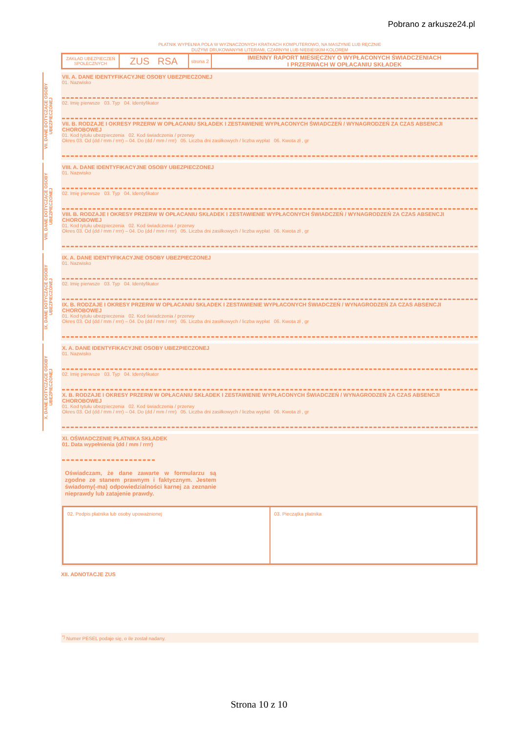Pobrano z arkusze24.pl
PŁATNIK WYPEŁNIA POLA W WYZNACZONYCH KRATKACH KOMPUTEROWO, NA MASZYNIE LUB RĘCZNIE
DUŻYMI DRUKOWANYMI LITERAMI, CZARNYM LUB NIEBIESKIM KOLOREM
ZAKŁAD UBEZPIECZEŃ SPOŁECZNYCH
ZUS RSA
strona 2
IMIENNY RAPORT MIESIĘCZNY O WYPŁACONYCH ŚWIADCZENIACH
I PRZERWACH W OPŁACANIU SKŁADEK
VII. DANE DOTYCZĄCE OSOBY UBEZPIECZONEJ
VII. A. DANE IDENTYFIKACYJNE OSOBY UBEZPIECZONEJ
01. Nazwisko
02. Imię pierwsze 03. Typ 04. Identyfikator
VII. B. RODZAJE I OKRESY PRZERW W OPŁACANIU SKŁADEK I ZESTAWIENIE WYPŁACONYCH ŚWIADCZEŃ / WYNAGRODZEŃ ZA CZAS ABSENCJI CHOROBOWEJ
01. Kod tytułu ubezpieczenia 02. Kod świadczenia / przerwy
Okres 03. Od (dd / mm / rrrr) – 04. Do (dd / mm / rrrr) 05. Liczba dni zasiłkowych / liczba wypłat 06. Kwota zł , gr
VIII. DANE DOTYCZĄCE OSOBY UBEZPIECZONEJ
VIII. A. DANE IDENTYFIKACYJNE OSOBY UBEZPIECZONEJ
01. Nazwisko
02. Imię pierwsze 03. Typ 04. Identyfikator
VIII. B. RODZAJE I OKRESY PRZERW W OPŁACANIU SKŁADEK I ZESTAWIENIE WYPŁACONYCH ŚWIADCZEŃ / WYNAGRODZEŃ ZA CZAS ABSENCJI CHOROBOWEJ
01. Kod tytułu ubezpieczenia 02. Kod świadczenia / przerwy
Okres 03. Od (dd / mm / rrrr) – 04. Do (dd / mm / rrrr) 05. Liczba dni zasiłkowych / liczba wypłat 06. Kwota zł , gr
IX. DANE DOTYCZĄCE OSOBY UBEZPIECZONEJ
IX. A. DANE IDENTYFIKACYJNE OSOBY UBEZPIECZONEJ
01. Nazwisko
02. Imię pierwsze 03. Typ 04. Identyfikator
IX. B. RODZAJE I OKRESY PRZERW W OPŁACANIU SKŁADEK I ZESTAWIENIE WYPŁACONYCH ŚWIADCZEŃ / WYNAGRODZEŃ ZA CZAS ABSENCJI CHOROBOWEJ
01. Kod tytułu ubezpieczenia 02. Kod świadczenia / przerwy
Okres 03. Od (dd / mm / rrrr) – 04. Do (dd / mm / rrrr) 05. Liczba dni zasiłkowych / liczba wypłat 06. Kwota zł , gr
X. DANE DOTYCZĄCE OSOBY UBEZPIECZONEJ
X. A. DANE IDENTYFIKACYJNE OSOBY UBEZPIECZONEJ
01. Nazwisko
02. Imię pierwsze 03. Typ 04. Identyfikator
X. B. RODZAJE I OKRESY PRZERW W OPŁACANIU SKŁADEK I ZESTAWIENIE WYPŁACONYCH ŚWIADCZEŃ / WYNAGRODZEŃ ZA CZAS ABSENCJI CHOROBOWEJ
01. Kod tytułu ubezpieczenia 02. Kod świadczenia / przerwy
Okres 03. Od (dd / mm / rrrr) – 04. Do (dd / mm / rrrr) 05. Liczba dni zasiłkowych / liczba wypłat 06. Kwota zł , gr
XI. OŚWIADCZENIE PŁATNIKA SKŁADEK
01. Data wypełnienia (dd / mm / rrrr)
Oświadczam, że dane zawarte w formularzu są zgodne ze stanem prawnym i faktycznym. Jestem świadomy(-ma) odpowiedzialności karnej za zeznanie nieprawdy lub zatajenie prawdy.
02. Podpis płatnika lub osoby upoważnionej
03. Pieczątka płatnika
XII. ADNOTACJE ZUS
<sup>*)</sup> Numer PESEL podaje się, o ile został nadany.
Strona 10 z 10